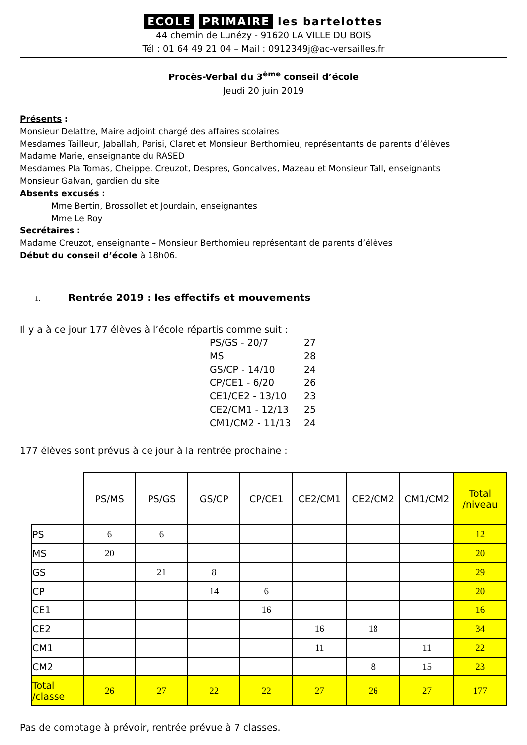ECOLE PRIMAIRE les bartelottes
44 chemin de Lunézy - 91620 LA VILLE DU BOIS
Tél : 01 64 49 21 04 – Mail : 0912349j@ac-versailles.fr
Procès-Verbal du 3<sup>ème</sup> conseil d’école
Jeudi 20 juin 2019
Présents :
Monsieur Delattre, Maire adjoint chargé des affaires scolaires
Mesdames Tailleur, Jaballah, Parisi, Claret et Monsieur Berthomieu, représentants de parents d’élèves
Madame Marie, enseignante du RASED
Mesdames Pla Tomas, Cheippe, Creuzot, Despres, Goncalves, Mazeau et Monsieur Tall, enseignants
Monsieur Galvan, gardien du site
Absents excusés :
Mme Bertin, Brossollet et Jourdain, enseignantes
Mme Le Roy
Secrétaires :
Madame Creuzot, enseignante – Monsieur Berthomieu représentant de parents d’élèves
Début du conseil d’école à 18h06.
1. Rentrée 2019 : les effectifs et mouvements
Il y a à ce jour 177 élèves à l’école répartis comme suit :
| PS/GS - 20/7 | 27 |
| MS | 28 |
| GS/CP - 14/10 | 24 |
| CP/CE1 - 6/20 | 26 |
| CE1/CE2 - 13/10 | 23 |
| CE2/CM1 - 12/13 | 25 |
| CM1/CM2 - 11/13 | 24 |
177 élèves sont prévus à ce jour à la rentrée prochaine :
| | PS/MS | PS/GS | GS/CP | CP/CE1 | CE2/CM1 | CE2/CM2 | CM1/CM2 | Total /niveau |
| --- | --- | --- | --- | --- | --- | --- | --- | --- |
| PS | 6 | 6 | | | | | | 12 |
| MS | 20 | | | | | | | 20 |
| GS | | 21 | 8 | | | | | 29 |
| CP | | | 14 | 6 | | | | 20 |
| CE1 | | | | 16 | | | | 16 |
| CE2 | | | | | 16 | 18 | | 34 |
| CM1 | | | | | 11 | | 11 | 22 |
| CM2 | | | | | | 8 | 15 | 23 |
| Total /classe | 26 | 27 | 22 | 22 | 27 | 26 | 27 | 177 |
Pas de comptage à prévoir, rentrée prévue à 7 classes.